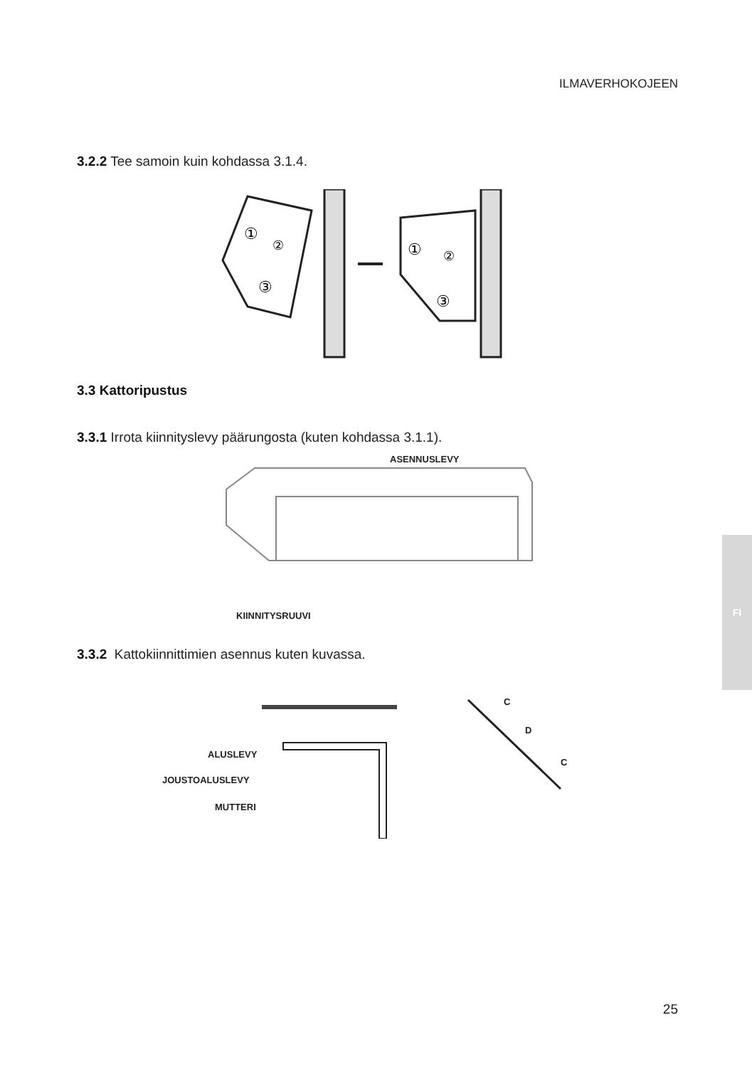ILMAVERHOKOJEEN
3.2.2 Tee samoin kuin kohdassa 3.1.4.
①
②
③
①
②
③
3.3 Kattoripustus
3.3.1 Irrota kiinnityslevy päärungosta (kuten kohdassa 3.1.1).
ASENNUSLEVY
KIINNITYSRUUVI
3.3.2 Kattokiinnittimien asennus kuten kuvassa.
ALUSLEVY
JOUSTOALUSLEVY
MUTTERI
C
D
C
FI
25